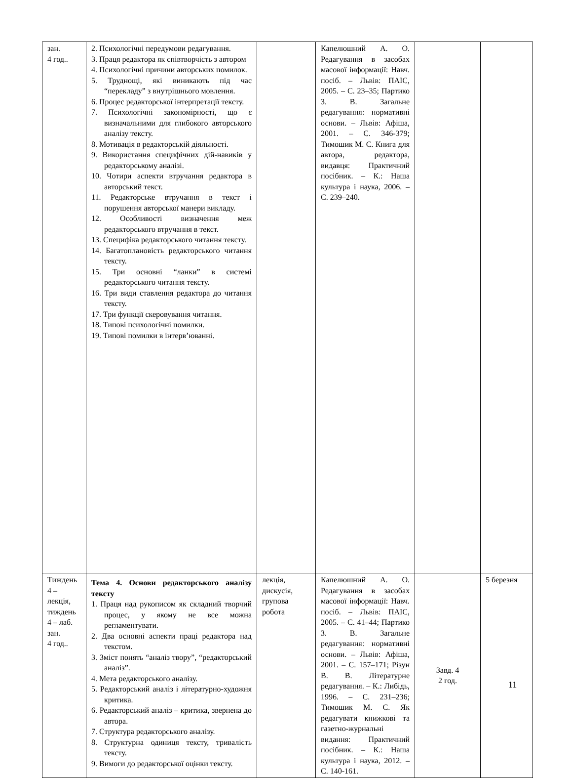| зан. 4 год.. | 2. Психологічні передумови редагування. 3. Праця редактора як співтворчість з автором 4. Психологічні причини авторських помилок. 5. Труднощі, які виникають під час “перекладу” з внутрішнього мовлення. 6. Процес редакторської інтерпретації тексту. 7. Психологічні закономірності, що є визначальними для глибокого авторського аналізу тексту. 8. Мотивація в редакторській діяльності. 9. Використання специфічних дій-навиків у редакторському аналізі. 10. Чотири аспекти втручання редактора в авторський текст. 11. Редакторське втручання в текст і порушення авторської манери викладу. 12. Особливості визначення меж редакторського втручання в текст. 13. Специфіка редакторського читання тексту. 14. Багатоплановість редакторського читання тексту. 15. Три основні “ланки” в системі редакторського читання тексту. 16. Три види ставлення редактора до читання тексту. 17. Три функції скеровування читання. 18. Типові психологічні помилки. 19. Типові помилки в інтерв’юванні. | | Капелюшний А. О. Редагування в засобах масової інформації: Навч. посіб. – Львів: ПАІС, 2005. – С. 23–35; Партико З. В. Загальне редагування: нормативні основи. – Львів: Афіша, 2001. – С. 346-379; Тимошик М. С. Книга для автора, редактора, видавця: Практичний посібник. – К.: Наша культура і наука, 2006. – С. 239–240. | | |
| Тиждень 4 – лекція, тиждень 4 – лаб. зан. 4 год.. | Тема 4. Основи редакторського аналізу тексту 1. Праця над рукописом як складний творчий процес, у якому не все можна регламентувати. 2. Два основні аспекти праці редактора над текстом. 3. Зміст понять “аналіз твору”, “редакторський аналіз”. 4. Мета редакторського аналізу. 5. Редакторський аналіз і літературно-художня критика. 6. Редакторський аналіз – критика, звернена до автора. 7. Структура редакторського аналізу. 8. Структурна одиниця тексту, тривалість тексту. 9. Вимоги до редакторської оцінки тексту. | лекція, дискусія, групова робота | Капелюшний А. О. Редагування в засобах масової інформації: Навч. посіб. – Львів: ПАІС, 2005. – С. 41–44; Партико З. В. Загальне редагування: нормативні основи. – Львів: Афіша, 2001. – С. 157–171; Різун В. В. Літературне редагування. – К.: Либідь, 1996. – С. 231–236; Тимошик М. С. Як редагувати книжкові та газетно-журнальні видання: Практичний посібник. – К.: Наша культура і наука, 2012. – С. 140-161. | Завд. 4 2 год. | 5 березня |
11